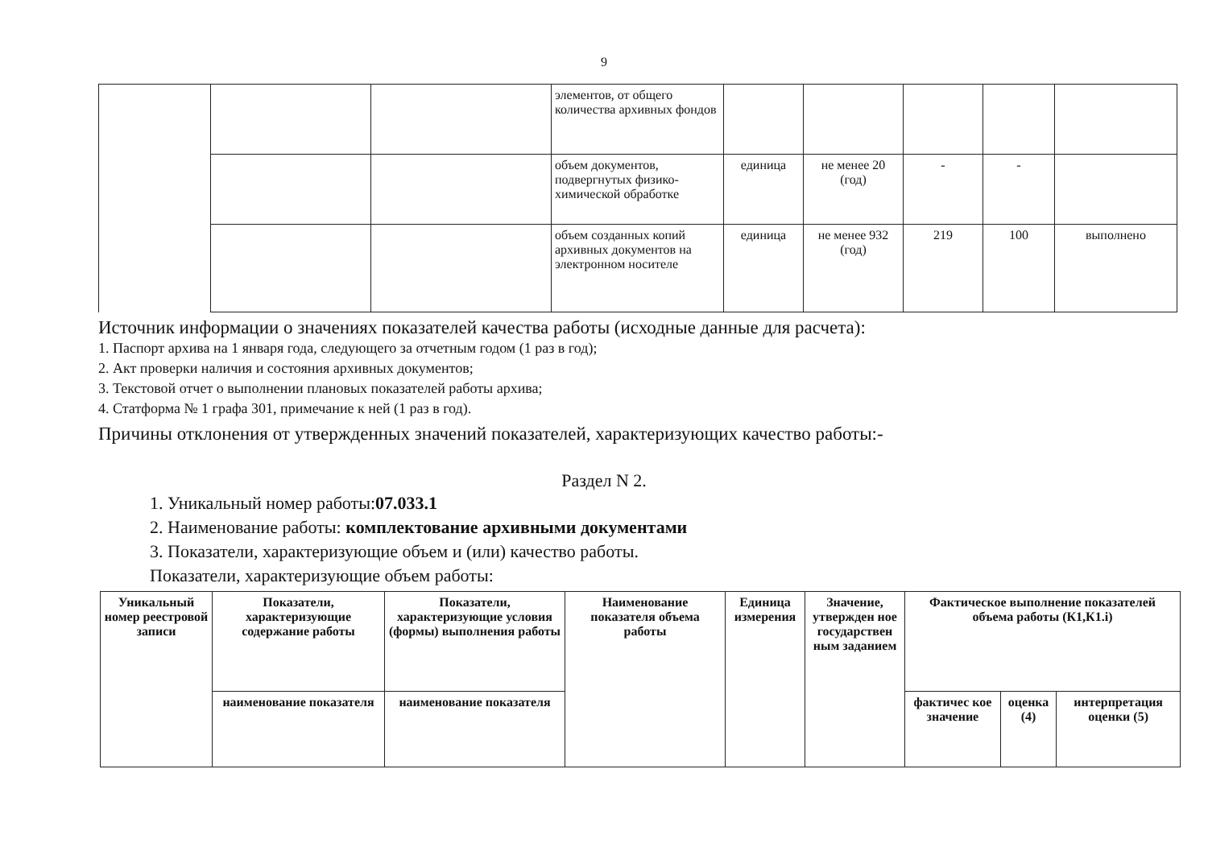9
| | | | элементов, от общего количества архивных фондов | | | | | |
| | | | объем документов, подвергнутых физико-химической обработке | единица | не менее 20 (год) | - | - | |
| | | | объем созданных копий архивных документов на электронном носителе | единица | не менее 932 (год) | 219 | 100 | выполнено |
Источник информации о значениях показателей качества работы (исходные данные для расчета):
1. Паспорт архива на 1 января года, следующего за отчетным годом (1 раз в год);
2. Акт проверки наличия и состояния архивных документов;
3. Текстовой отчет о выполнении плановых показателей работы архива;
4. Статформа № 1 графа 301, примечание к ней (1 раз в год).
Причины отклонения от утвержденных значений показателей, характеризующих качество работы:-
Раздел N 2.
1. Уникальный номер работы:07.033.1
2. Наименование работы: комплектование архивными документами
3. Показатели, характеризующие объем и (или) качество работы.
Показатели, характеризующие объем работы:
| Уникальный номер реестровой записи | Показатели, характеризующие содержание работы | Показатели, характеризующие условия (формы) выполнения работы | Наименование показателя объема работы | Единица измерения | Значение, утвержден ное государствен ным заданием | Фактическое выполнение показателей объема работы (К1,К1.i) | | |
| --- | --- | --- | --- | --- | --- | --- | --- | --- |
| | наименование показателя | наименование показателя | | | | фактичес кое значение | оценка (4) | интерпретация оценки (5) |